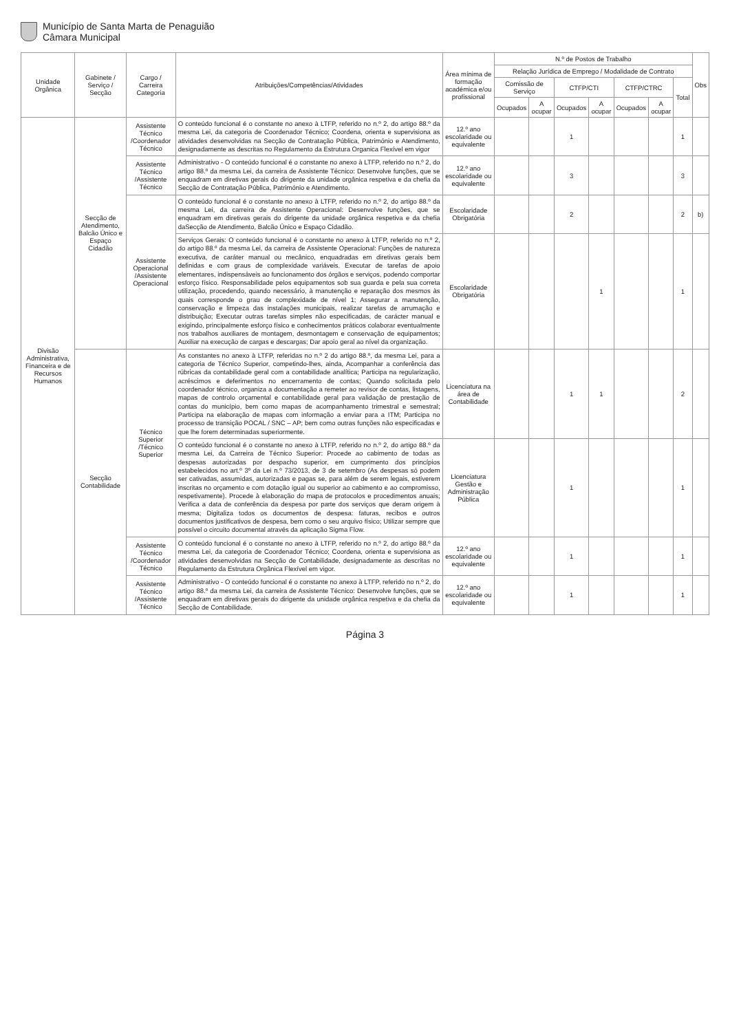Município de Santa Marta de Penaguião
Câmara Municipal
| Unidade Orgânica | Gabinete / Serviço / Secção | Cargo / Carreira Categoria | Atribuições/Competências/Atividades | Área mínima de formação académica e/ou profissional | N.º de Postos de Trabalho | | | | | | | Obs |
| --- | --- | --- | --- | --- | --- | --- | --- | --- | --- | --- | --- | --- |
| | | | | | Relação Jurídica de Emprego / Modalidade de Contrato | | | | | | | |
| | | | | | Comissão de Serviço | | CTFP/CTI | | CTFP/CTRC | | Total | |
| | | | | | Ocupados | A ocupar | Ocupados | A ocupar | Ocupados | A ocupar | | |
| Divisão Administrativa, Financeira e de Recursos Humanos | Secção de Atendimento, Balcão Único e Espaço Cidadão | Assistente Técnico /Coordenador Técnico | O conteúdo funcional é o constante no anexo à LTFP, referido no n.º 2, do artigo 88.º da mesma Lei, da categoria de Coordenador Técnico; Coordena, orienta e supervisiona as atividades desenvolvidas na Secção de Contratação Pública, Património e Atendimento, designadamente as descritas no Regulamento da Estrutura Organica Flexível em vigor | 12.º ano escolaridade ou equivalente | | | 1 | | | | 1 | |
| | | Assistente Técnico /Assistente Técnico | Administrativo - O conteúdo funcional é o constante no anexo à LTFP, referido no n.º 2, do artigo 88.º da mesma Lei, da carreira de Assistente Técnico: Desenvolve funções, que se enquadram em diretivas gerais do dirigente da unidade orgânica respetiva e da chefia da Secção de Contratação Pública, Património e Atendimento. | 12.º ano escolaridade ou equivalente | | | 3 | | | | 3 | |
| | | Assistente Operacional /Assistente Operacional | O conteúdo funcional é o constante no anexo à LTFP, referido no n.º 2, do artigo 88.º da mesma Lei, da carreira de Assistente Operacional: Desenvolve funções, que se enquadram em diretivas gerais do dirigente da unidade orgânica respetiva e da chefia daSecção de Atendimento, Balcão Único e Espaço Cidadão. | Escolaridade Obrigatória | | | 2 | | | | 2 | b) |
| | | | Serviços Gerais: O conteúdo funcional é o constante no anexo à LTFP, referido no n.º 2, do artigo 88.º da mesma Lei, da carreira de Assistente Operacional: Funções de natureza executiva, de caráter manual ou mecânico, enquadradas em diretivas gerais bem definidas e com graus de complexidade variáveis. Executar de tarefas de apoio elementares, indispensáveis ao funcionamento dos órgãos e serviços, podendo comportar esforço físico. Responsabilidade pelos equipamentos sob sua guarda e pela sua correta utilização, procedendo, quando necessário, à manutenção e reparação dos mesmos às quais corresponde o grau de complexidade de nível 1; Assegurar a manutenção, conservação e limpeza das instalações municipais, realizar tarefas de arrumação e distribuição; Executar outras tarefas simples não especificadas, de carácter manual e exigindo, principalmente esforço físico e conhecimentos práticos colaborar eventualmente nos trabalhos auxiliares de montagem, desmontagem e conservação de equipamentos; Auxiliar na execução de cargas e descargas; Dar apoio geral ao nível da organização. | Escolaridade Obrigatória | | | | 1 | | | 1 | |
| | Secção Contabilidade | Técnico Superior /Técnico Superior | As constantes no anexo à LTFP, referidas no n.º 2 do artigo 88.º, da mesma Lei, para a categoria de Técnico Superior, competindo-lhes, ainda, Acompanhar a conferência das rúbricas da contabilidade geral com a contabilidade analítica; Participa na regularização, acréscimos e deferimentos no encerramento de contas; Quando solicitada pelo coordenador técnico, organiza a documentação a remeter ao revisor de contas, listagens, mapas de controlo orçamental e contabilidade geral para validação de prestação de contas do município, bem como mapas de acompanhamento trimestral e semestral; Participa na elaboração de mapas com informação a enviar para a ITM; Participa no processo de transição POCAL / SNC – AP; bem como outras funções não especificadas e que lhe forem determinadas superiormente. | Licenciatura na área de Contabilidade | | | 1 | 1 | | | 2 | |
| | | | O conteúdo funcional é o constante no anexo à LTFP, referido no n.º 2, do artigo 88.º da mesma Lei, da Carreira de Técnico Superior: Procede ao cabimento de todas as despesas autorizadas por despacho superior, em cumprimento dos princípios estabelecidos no art.º 3º da Lei n.º 73/2013, de 3 de setembro (As despesas só podem ser cativadas, assumidas, autorizadas e pagas se, para além de serem legais, estiverem inscritas no orçamento e com dotação igual ou superior ao cabimento e ao compromisso, respetivamente). Procede à elaboração do mapa de protocolos e procedimentos anuais; Verifica a data de conferência da despesa por parte dos serviços que deram origem à mesma; Digitaliza todos os documentos de despesa: faturas, recibos e outros documentos justificativos de despesa, bem como o seu arquivo físico; Utilizar sempre que possível o circuito documental através da aplicação Sigma Flow. | Licenciatura Gestão e Administração Pública | | | 1 | | | | 1 | |
| | | Assistente Técnico /Coordenador Técnico | O conteúdo funcional é o constante no anexo à LTFP, referido no n.º 2, do artigo 88.º da mesma Lei, da categoria de Coordenador Técnico; Coordena, orienta e supervisiona as atividades desenvolvidas na Secção de Contabilidade, designadamente as descritas no Regulamento da Estrutura Orgânica Flexível em vigor. | 12.º ano escolaridade ou equivalente | | | 1 | | | | 1 | |
| | | Assistente Técnico /Assistente Técnico | Administrativo - O conteúdo funcional é o constante no anexo à LTFP, referido no n.º 2, do artigo 88.º da mesma Lei, da carreira de Assistente Técnico: Desenvolve funções, que se enquadram em diretivas gerais do dirigente da unidade orgânica respetiva e da chefia da Secção de Contabilidade. | 12.º ano escolaridade ou equivalente | | | 1 | | | | 1 | |
Página 3